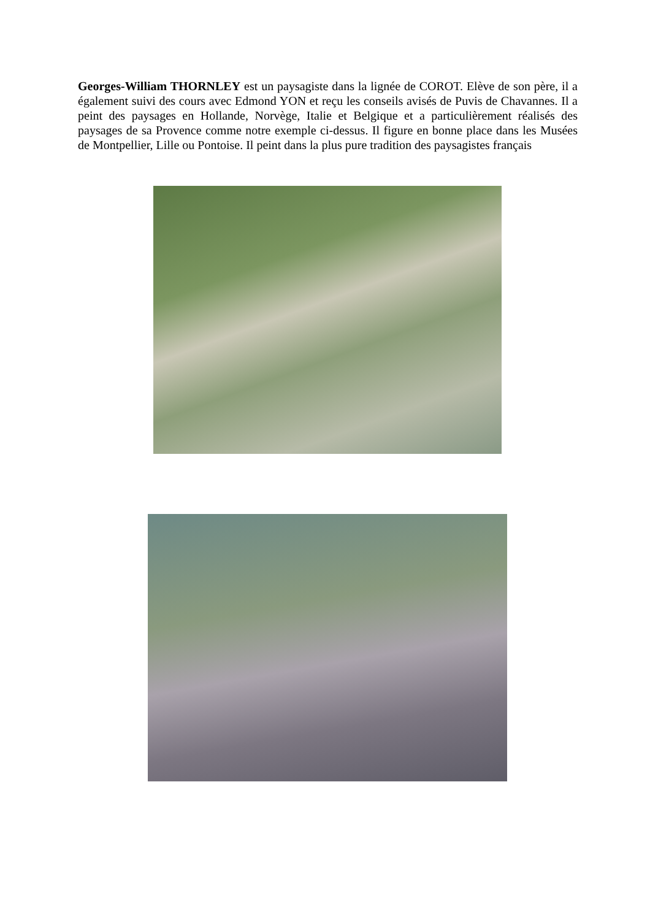Georges-William THORNLEY est un paysagiste dans la lignée de COROT. Elève de son père, il a également suivi des cours avec Edmond YON et reçu les conseils avisés de Puvis de Chavannes. Il a peint des paysages en Hollande, Norvège, Italie et Belgique et a particulièrement réalisés des paysages de sa Provence comme notre exemple ci-dessus. Il figure en bonne place dans les Musées de Montpellier, Lille ou Pontoise. Il peint dans la plus pure tradition des paysagistes français